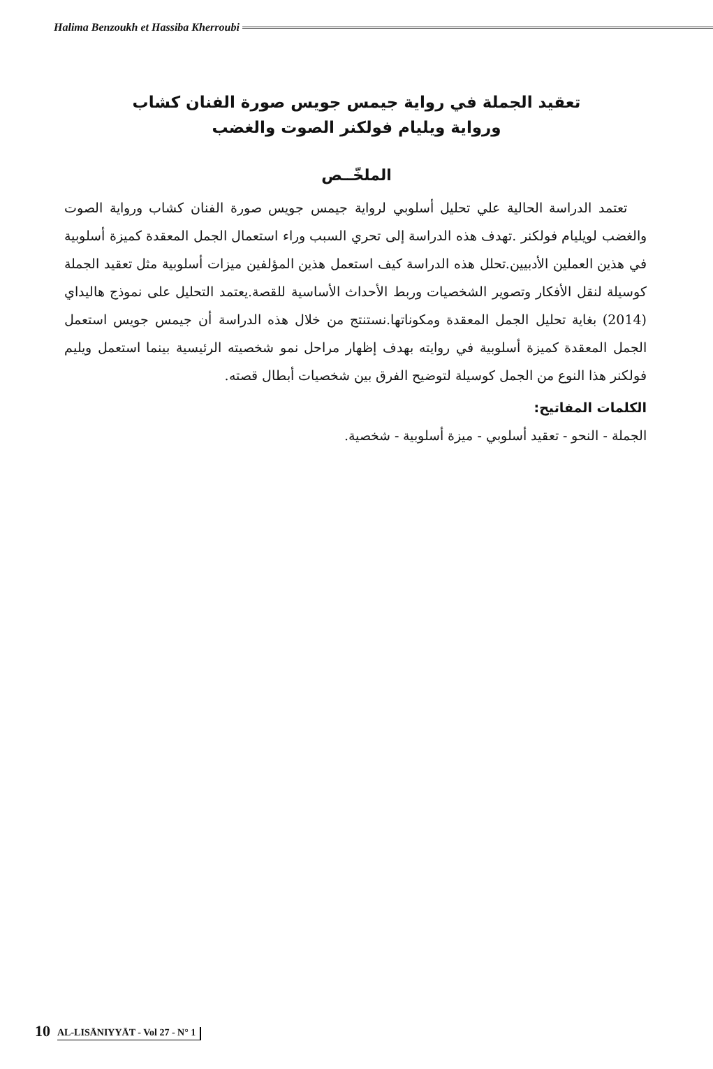Halima Benzoukh et Hassiba Kherroubi
تعقيد الجملة في رواية جيمس جويس صورة الفنان كشاب
ورواية ويليام فولكنر الصوت والغضب
الملخّــص
تعتمد الدراسة الحالية علي تحليل أسلوبي لرواية جيمس جويس صورة الفنان كشاب ورواية الصوت والغضب لويليام فولكنر .تهدف هذه الدراسة إلى تحري السبب وراء استعمال الجمل المعقدة كميزة أسلوبية في هذين العملين الأدبيين.تحلل هذه الدراسة كيف استعمل هذين المؤلفين ميزات أسلوبية مثل تعقيد الجملة كوسيلة لنقل الأفكار وتصوير الشخصيات وربط الأحداث الأساسية للقصة.يعتمد التحليل على نموذج هاليداي (2014) بغاية تحليل الجمل المعقدة ومكوناتها.نستنتج من خلال هذه الدراسة أن جيمس جويس استعمل الجمل المعقدة كميزة أسلوبية في روايته بهدف إظهار مراحل نمو شخصيته الرئيسية بينما استعمل ويليم فولكنر هذا النوع من الجمل كوسيلة لتوضيح الفرق بين شخصيات أبطال قصته.
الكلمات المفاتيح:
الجملة - النحو - تعقيد أسلوبي - ميزة أسلوبية - شخصية.
10 AL-LISĀNIYYĀT - Vol 27 - N° 1